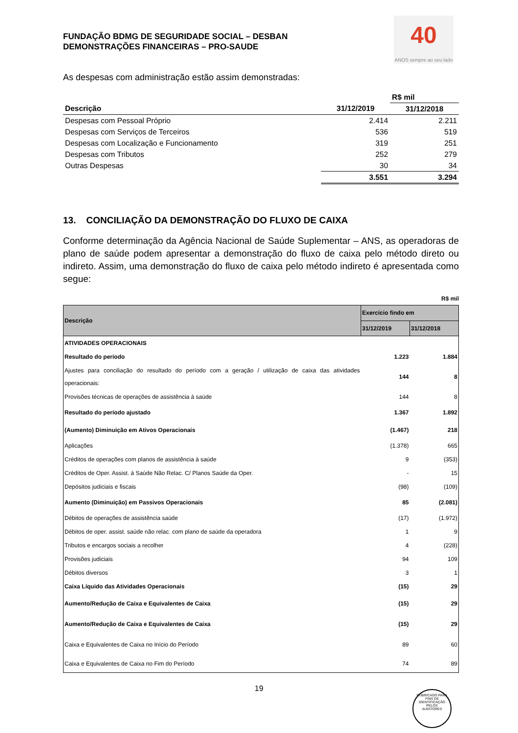FUNDAÇÃO BDMG DE SEGURIDADE SOCIAL – DESBAN
DEMONSTRAÇÕES FINANCEIRAS – PRO-SAUDE
40
ANOS sempre ao seu lado
As despesas com administração estão assim demonstradas:
| | | R$ mil |
| --- | --- | --- |
| Descrição | 31/12/2019 | 31/12/2018 |
| Despesas com Pessoal Próprio | 2.414 | 2.211 |
| Despesas com Serviços de Terceiros | 536 | 519 |
| Despesas com Localização e Funcionamento | 319 | 251 |
| Despesas com Tributos | 252 | 279 |
| Outras Despesas | 30 | 34 |
| | 3.551 | 3.294 |
13. CONCILIAÇÃO DA DEMONSTRAÇÃO DO FLUXO DE CAIXA
Conforme determinação da Agência Nacional de Saúde Suplementar – ANS, as operadoras de plano de saúde podem apresentar a demonstração do fluxo de caixa pelo método direto ou indireto. Assim, uma demonstração do fluxo de caixa pelo método indireto é apresentada como segue:
R$ mil
| Descrição | Exercício findo em | |
| --- | --- | --- |
| | 31/12/2019 | 31/12/2018 |
| ATIVIDADES OPERACIONAIS | | |
| Resultado do período | 1.223 | 1.884 |
| Ajustes para conciliação do resultado do período com a geração / utilização de caixa das atividades operacionais: | 144 | 8 |
| Provisões técnicas de operações de assistência à saúde | 144 | 8 |
| Resultado do período ajustado | 1.367 | 1.892 |
| (Aumento) Diminuição em Ativos Operacionais | (1.467) | 218 |
| Aplicações | (1.378) | 665 |
| Créditos de operações com planos de assistência à saúde | 9 | (353) |
| Créditos de Oper. Assist. à Saúde Não Relac. C/ Planos Saúde da Oper. | - | 15 |
| Depósitos judiciais e fiscais | (98) | (109) |
| Aumento (Diminuição) em Passivos Operacionais | 85 | (2.081) |
| Débitos de operações de assistência saúde | (17) | (1.972) |
| Débitos de oper. assist. saúde não relac. com plano de saúde da operadora | 1 | 9 |
| Tributos e encargos sociais a recolher | 4 | (228) |
| Provisões judiciais | 94 | 109 |
| Débitos diversos | 3 | 1 |
| Caixa Líquido das Atividades Operacionais | (15) | 29 |
| Aumento/Redução de Caixa e Equivalentes de Caixa | (15) | 29 |
| Aumento/Redução de Caixa e Equivalentes de Caixa | (15) | 29 |
| Caixa e Equivalentes de Caixa no Início do Período | 89 | 60 |
| Caixa e Equivalentes de Caixa no Fim do Período | 74 | 89 |
19
RUBRICADO PARA FINS DE IDENTIFICAÇÃO
PELOS
AUDITORES